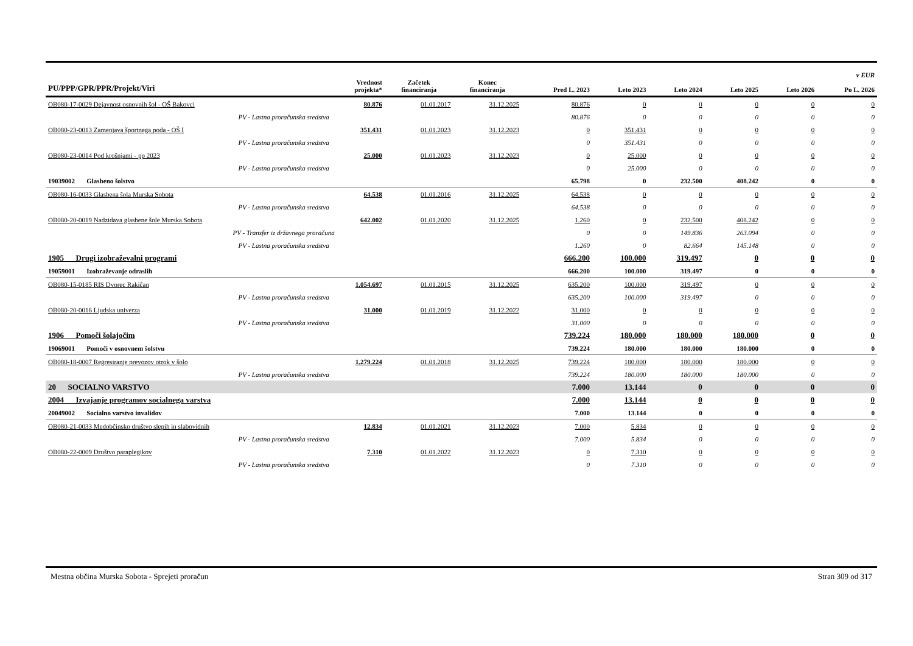| PU/PPP/GPR/PPR/Projekt/Viri | Vrednost projekta* | Začetek financiranja | Konec financiranja | Pred L. 2023 | Leto 2023 | Leto 2024 | Leto 2025 | Leto 2026 | v EUR Po L. 2026 |
| --- | --- | --- | --- | --- | --- | --- | --- | --- | --- |
| OB080-17-0029 Dejavnost osnovnih šol - OŠ Bakovci | 80.876 | 01.01.2017 | 31.12.2025 | 80.876 | 0 | 0 | 0 | 0 | 0 |
| PV - Lastna proračunska sredstva | | | | 80.876 | 0 | 0 | 0 | 0 | 0 |
| OB080-23-0013 Zamenjava športnega poda - OŠ I | 351.431 | 01.01.2023 | 31.12.2023 | 0 | 351.431 | 0 | 0 | 0 | 0 |
| PV - Lastna proračunska sredstva | | | | 0 | 351.431 | 0 | 0 | 0 | 0 |
| OB080-23-0014 Pod krošnjami - pp 2023 | 25.000 | 01.01.2023 | 31.12.2023 | 0 | 25.000 | 0 | 0 | 0 | 0 |
| PV - Lastna proračunska sredstva | | | | 0 | 25.000 | 0 | 0 | 0 | 0 |
| 19039002 Glasbeno šolstvo | | | | 65.798 | 0 | 232.500 | 408.242 | 0 | 0 |
| OB080-16-0033 Glasbena šola Murska Sobota | 64.538 | 01.01.2016 | 31.12.2025 | 64.538 | 0 | 0 | 0 | 0 | 0 |
| PV - Lastna proračunska sredstva | | | | 64.538 | 0 | 0 | 0 | 0 | 0 |
| OB080-20-0019 Nadzidava glasbene šole Murska Sobota | 642.002 | 01.01.2020 | 31.12.2025 | 1.260 | 0 | 232.500 | 408.242 | 0 | 0 |
| PV - Transfer iz državnega proračuna | | | | 0 | 0 | 149.836 | 263.094 | 0 | 0 |
| PV - Lastna proračunska sredstva | | | | 1.260 | 0 | 82.664 | 145.148 | 0 | 0 |
| 1905 Drugi izobraževalni programi | | | | 666.200 | 100.000 | 319.497 | 0 | 0 | 0 |
| 19059001 Izobraževanje odraslih | | | | 666.200 | 100.000 | 319.497 | 0 | 0 | 0 |
| OB080-15-0185 RIS Dvorec Rakičan | 1.054.697 | 01.01.2015 | 31.12.2025 | 635.200 | 100.000 | 319.497 | 0 | 0 | 0 |
| PV - Lastna proračunska sredstva | | | | 635.200 | 100.000 | 319.497 | 0 | 0 | 0 |
| OB080-20-0016 Ljudska univerza | 31.000 | 01.01.2019 | 31.12.2022 | 31.000 | 0 | 0 | 0 | 0 | 0 |
| PV - Lastna proračunska sredstva | | | | 31.000 | 0 | 0 | 0 | 0 | 0 |
| 1906 Pomoči šolajočim | | | | 739.224 | 180.000 | 180.000 | 180.000 | 0 | 0 |
| 19069001 Pomoči v osnovnem šolstvu | | | | 739.224 | 180.000 | 180.000 | 180.000 | 0 | 0 |
| OB080-18-0007 Regresiranje prevozov otrok v šolo | 1.279.224 | 01.01.2018 | 31.12.2025 | 739.224 | 180.000 | 180.000 | 180.000 | 0 | 0 |
| PV - Lastna proračunska sredstva | | | | 739.224 | 180.000 | 180.000 | 180.000 | 0 | 0 |
| 20 SOCIALNO VARSTVO | | | | 7.000 | 13.144 | 0 | 0 | 0 | 0 |
| 2004 Izvajanje programov socialnega varstva | | | | 7.000 | 13.144 | 0 | 0 | 0 | 0 |
| 20049002 Socialno varstvo invalidov | | | | 7.000 | 13.144 | 0 | 0 | 0 | 0 |
| OB080-21-0033 Medobčinsko društvo slepih in slabovidnih | 12.834 | 01.01.2021 | 31.12.2023 | 7.000 | 5.834 | 0 | 0 | 0 | 0 |
| PV - Lastna proračunska sredstva | | | | 7.000 | 5.834 | 0 | 0 | 0 | 0 |
| OB080-22-0009 Društvo paraplegikov | 7.310 | 01.01.2022 | 31.12.2023 | 0 | 7.310 | 0 | 0 | 0 | 0 |
| PV - Lastna proračunska sredstva | | | | 0 | 7.310 | 0 | 0 | 0 | 0 |
Mestna občina Murska Sobota - Sprejeti proračun Stran 309 od 317